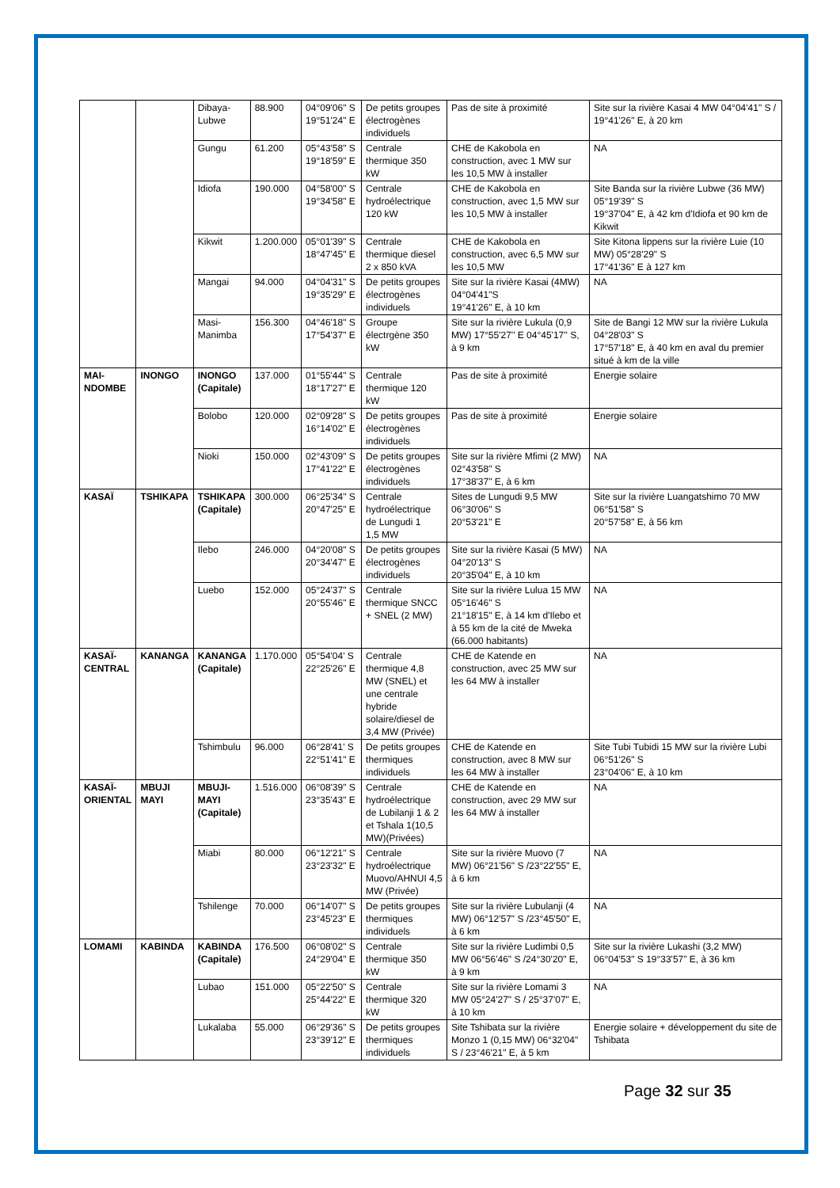| | | Dibaya-Lubwe | 88.900 | 04°09'06" S 19°51'24" E | De petits groupes électrogènes individuels | Pas de site à proximité | Site sur la rivière Kasai 4 MW 04°04'41" S / 19°41'26" E, à 20 km |
| | | Gungu | 61.200 | 05°43'58" S 19°18'59" E | Centrale thermique 350 kW | CHE de Kakobola en construction, avec 1 MW sur les 10,5 MW à installer | NA |
| | | Idiofa | 190.000 | 04°58'00" S 19°34'58" E | Centrale hydroélectrique 120 kW | CHE de Kakobola en construction, avec 1,5 MW sur les 10,5 MW à installer | Site Banda sur la rivière Lubwe (36 MW) 05°19'39" S 19°37'04" E, à 42 km d'Idiofa et 90 km de Kikwit |
| | | Kikwit | 1.200.000 | 05°01'39" S 18°47'45" E | Centrale thermique diesel 2 x 850 kVA | CHE de Kakobola en construction, avec 6,5 MW sur les 10,5 MW | Site Kitona lippens sur la rivière Luie (10 MW) 05°28'29" S 17°41'36" E à 127 km |
| | | Mangai | 94.000 | 04°04'31" S 19°35'29" E | De petits groupes électrogènes individuels | Site sur la rivière Kasai (4MW) 04°04'41"S 19°41'26" E, à 10 km | NA |
| | | Masi-Manimba | 156.300 | 04°46'18" S 17°54'37" E | Groupe électrgène 350 kW | Site sur la rivière Lukula (0,9 MW) 17°55'27'' E 04°45'17'' S, à 9 km | Site de Bangi 12 MW sur la rivière Lukula 04°28'03" S 17°57'18" E, à 40 km en aval du premier situé à km de la ville |
| MAI-NDOMBE | INONGO | INONGO (Capitale) | 137.000 | 01°55'44" S 18°17'27" E | Centrale thermique 120 kW | Pas de site à proximité | Energie solaire |
| | | Bolobo | 120.000 | 02°09'28" S 16°14'02" E | De petits groupes électrogènes individuels | Pas de site à proximité | Energie solaire |
| | | Nioki | 150.000 | 02°43'09" S 17°41'22" E | De petits groupes électrogènes individuels | Site sur la rivière Mfimi (2 MW) 02°43'58" S 17°38'37" E, à 6 km | NA |
| KASAÏ | TSHIKAPA | TSHIKAPA (Capitale) | 300.000 | 06°25'34" S 20°47'25" E | Centrale hydroélectrique de Lungudi 1 1,5 MW | Sites de Lungudi 9,5 MW 06°30'06" S 20°53'21" E | Site sur la rivière Luangatshimo 70 MW 06°51'58" S 20°57'58" E, à 56 km |
| | | Ilebo | 246.000 | 04°20'08" S 20°34'47" E | De petits groupes électrogènes individuels | Site sur la rivière Kasai (5 MW) 04°20'13" S 20°35'04" E, à 10 km | NA |
| | | Luebo | 152.000 | 05°24'37" S 20°55'46" E | Centrale thermique SNCC + SNEL (2 MW) | Site sur la rivière Lulua 15 MW 05°16'46" S 21°18'15" E, à 14 km d'Ilebo et à 55 km de la cité de Mweka (66.000 habitants) | NA |
| KASAÏ-CENTRAL | KANANGA | KANANGA (Capitale) | 1.170.000 | 05°54'04' S 22°25'26" E | Centrale thermique 4,8 MW (SNEL) et une centrale hybride solaire/diesel de 3,4 MW (Privée) | CHE de Katende en construction, avec 25 MW sur les 64 MW à installer | NA |
| | | Tshimbulu | 96.000 | 06°28'41' S 22°51'41" E | De petits groupes thermiques individuels | CHE de Katende en construction, avec 8 MW sur les 64 MW à installer | Site Tubi Tubidi 15 MW sur la rivière Lubi 06°51'26" S 23°04'06" E, à 10 km |
| KASAÏ-ORIENTAL | MBUJI MAYI | MBUJI-MAYI (Capitale) | 1.516.000 | 06°08'39" S 23°35'43" E | Centrale hydroélectrique de Lubilanji 1 & 2 et Tshala 1(10,5 MW)(Privées) | CHE de Katende en construction, avec 29 MW sur les 64 MW à installer | NA |
| | | Miabi | 80.000 | 06°12'21" S 23°23'32" E | Centrale hydroélectrique Muovo/AHNUI 4,5 MW (Privée) | Site sur la rivière Muovo (7 MW) 06°21'56" S /23°22'55" E, à 6 km | NA |
| | | Tshilenge | 70.000 | 06°14'07" S 23°45'23" E | De petits groupes thermiques individuels | Site sur la rivière Lubulanji (4 MW) 06°12'57" S /23°45'50" E, à 6 km | NA |
| LOMAMI | KABINDA | KABINDA (Capitale) | 176.500 | 06°08'02" S 24°29'04" E | Centrale thermique 350 kW | Site sur la rivière Ludimbi 0,5 MW 06°56'46" S /24°30'20" E, à 9 km | Site sur la rivière Lukashi (3,2 MW) 06°04'53" S 19°33'57" E, à 36 km |
| | | Lubao | 151.000 | 05°22'50" S 25°44'22" E | Centrale thermique 320 kW | Site sur la rivière Lomami 3 MW 05°24'27" S / 25°37'07" E, à 10 km | NA |
| | | Lukalaba | 55.000 | 06°29'36" S 23°39'12" E | De petits groupes thermiques individuels | Site Tshibata sur la rivière Monzo 1 (0,15 MW) 06°32'04" S / 23°46'21" E, à 5 km | Energie solaire + développement du site de Tshibata |
Page 32 sur 35